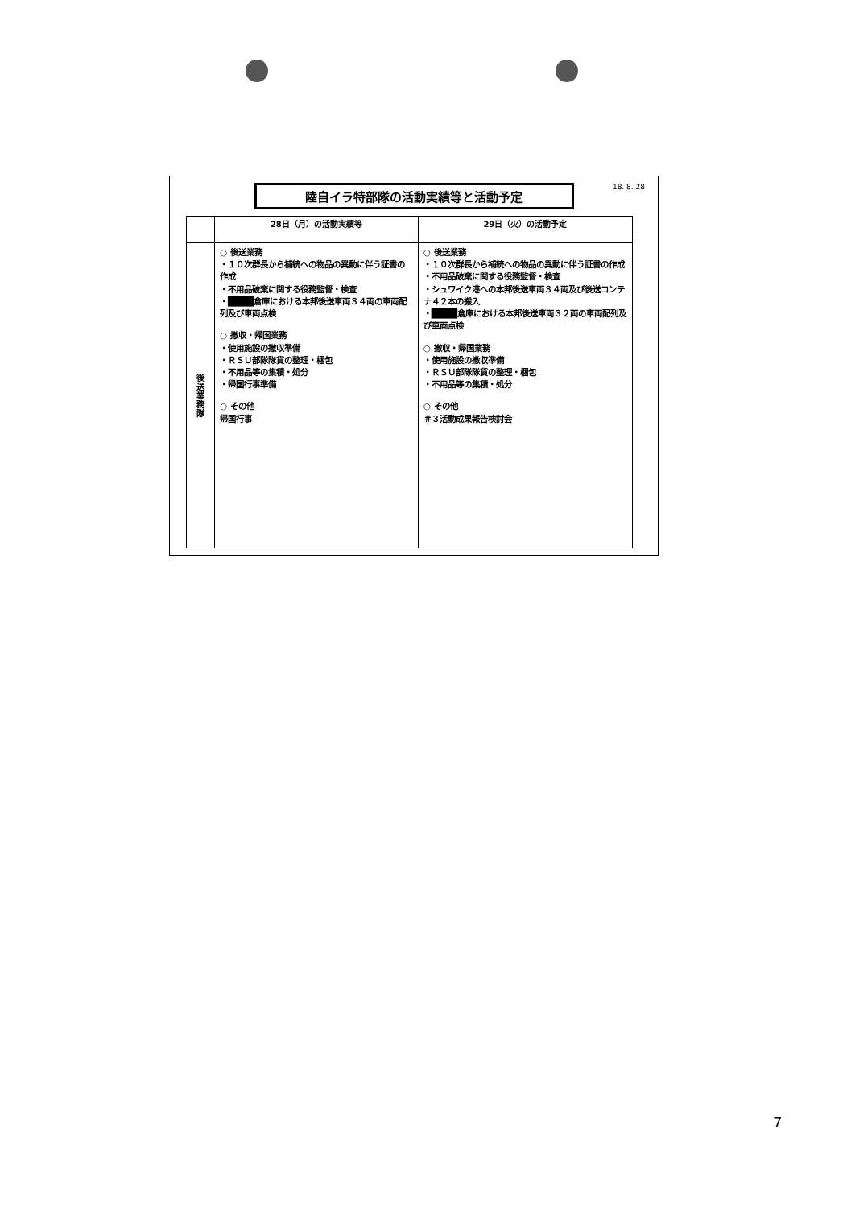18. 8. 28
陸自イラ特部隊の活動実績等と活動予定
| | 28日（月）の活動実績等 | 29日（火）の活動予定 |
| --- | --- | --- |
| 後送業務隊 | ○ 後送業務 ・１０次群長から補統への物品の異動に伴う証書の作成 ・不用品破棄に関する役務監督・検査 ・ ████ 倉庫における本邦後送車両３４両の車両配列及び車両点検 ○ 撤収・帰国業務 ・使用施設の撤収準備 ・ＲＳＵ部隊隊貨の整理・梱包 ・不用品等の集積・処分 ・帰国行事準備 ○ その他 帰国行事 | ○ 後送業務 ・１０次群長から補統への物品の異動に伴う証書の作成 ・不用品破棄に関する役務監督・検査 ・シュワイク港への本邦後送車両３４両及び後送コンテナ４２本の搬入 ・ ████ 倉庫における本邦後送車両３２両の車両配列及び車両点検 ○ 撤収・帰国業務 ・使用施設の撤収準備 ・ＲＳＵ部隊隊貨の整理・梱包 ・不用品等の集積・処分 ○ その他 ＃３活動成果報告検討会 |
7